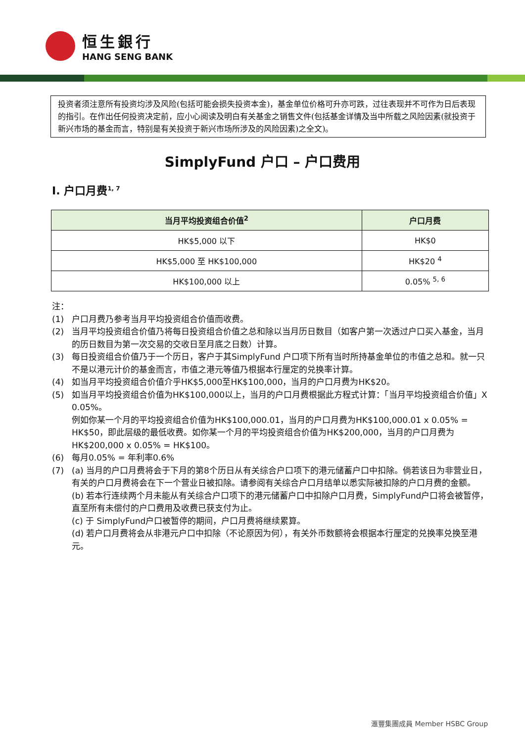恒生銀行
HANG SENG BANK
投资者须注意所有投资均涉及风险(包括可能会损失投资本金)，基金单位价格可升亦可跌，过往表现并不可作为日后表现的指引。在作出任何投资决定前，应小心阅读及明白有关基金之销售文件(包括基金详情及当中所载之风险因素(就投资于新兴市场的基金而言，特别是有关投资于新兴市场所涉及的风险因素)之全文)。
SimplyFund 户口 – 户口费用
I. 户口月费<sup>1, 7</sup>
| 当月平均投资组合价值<sup>2</sup> | 户口月费 |
| --- | --- |
| HK$5,000 以下 | HK$0 |
| HK$5,000 至 HK$100,000 | HK$20 <sup>4</sup> |
| HK$100,000 以上 | 0.05% <sup>5, 6</sup> |
注：
(1) 户口月费乃参考当月平均投资组合价值而收费。
(2) 当月平均投资组合价值乃将每日投资组合价值之总和除以当月历日数目（如客户第一次透过户口买入基金，当月的历日数目为第一次交易的交收日至月底之日数）计算。
(3) 每日投资组合价值乃于一个历日，客户于其SimplyFund 户口项下所有当时所持基金单位的市值之总和。就一只不是以港元计价的基金而言，市值之港元等值乃根据本行厘定的兑换率计算。
(4) 如当月平均投资组合价值介乎HK$5,000至HK$100,000，当月的户口月费为HK$20。
(5) 如当月平均投资组合价值为HK$100,000以上，当月的户口月费根据此方程式计算：「当月平均投资组合价值」X 0.05%。
例如你某一个月的平均投资组合价值为HK$100,000.01，当月的户口月费为HK$100,000.01 x 0.05% = HK$50，即此层级的最低收费。如你某一个月的平均投资组合价值为HK$200,000，当月的户口月费为HK$200,000 x 0.05% = HK$100。
(6) 每月0.05% = 年利率0.6%
(7) (a) 当月的户口月费将会于下月的第8个历日从有关综合户口项下的港元储蓄户口中扣除。倘若该日为非营业日，有关的户口月费将会在下一个营业日被扣除。请参阅有关综合户口月结单以悉实际被扣除的户口月费的金额。
(b) 若本行连续两个月未能从有关综合户口项下的港元储蓄户口中扣除户口月费，SimplyFund户口将会被暂停，直至所有未偿付的户口费用及收费已获支付为止。
(c) 于 SimplyFund户口被暂停的期间，户口月费将继续累算。
(d) 若户口月费将会从非港元户口中扣除（不论原因为何），有关外币数额将会根据本行厘定的兑换率兑换至港元。
滙豐集團成員 Member HSBC Group